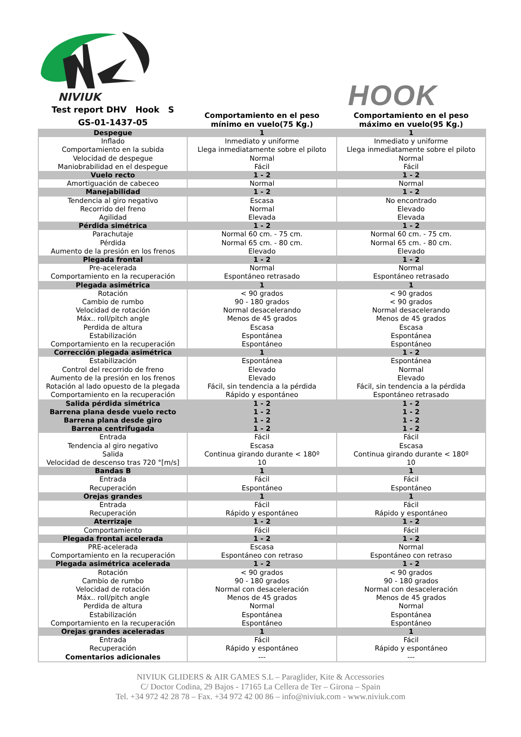NIVIUK
HOOK
| Test report DHV Hook S GS-01-1437-05 | Comportamiento en el peso mínimo en vuelo(75 Kg.) | Comportamiento en el peso máximo en vuelo(95 Kg.) |
| --- | --- | --- |
| Despegue | 1 | 1 |
| Inflado Comportamiento en la subida Velocidad de despegue Maniobrabilidad en el despegue | Inmediato y uniforme Llega inmediatamente sobre el piloto Normal Fácil | Inmediato y uniforme Llega inmediatamente sobre el piloto Normal Fácil |
| Vuelo recto | 1 - 2 | 1 - 2 |
| Amortiguación de cabeceo | Normal | Normal |
| Manejabilidad | 1 - 2 | 1 - 2 |
| Tendencia al giro negativo Recorrido del freno Agilidad | Escasa Normal Elevada | No encontrado Elevado Elevada |
| Pérdida simétrica | 1 - 2 | 1 - 2 |
| Parachutaje Pérdida Aumento de la presión en los frenos | Normal 60 cm. - 75 cm. Normal 65 cm. - 80 cm. Elevado | Normal 60 cm. - 75 cm. Normal 65 cm. - 80 cm. Elevado |
| Plegada frontal | 1 - 2 | 1 - 2 |
| Pre-acelerada Comportamiento en la recuperación | Normal Espontáneo retrasado | Normal Espontáneo retrasado |
| Plegada asimétrica | 1 | 1 |
| Rotación Cambio de rumbo Velocidad de rotación Máx.. roll/pitch angle Perdida de altura Estabilización Comportamiento en la recuperación | < 90 grados 90 - 180 grados Normal desacelerando Menos de 45 grados Escasa Espontánea Espontáneo | < 90 grados < 90 grados Normal desacelerando Menos de 45 grados Escasa Espontánea Espontáneo |
| Corrección plegada asimétrica | 1 | 1 - 2 |
| Estabilización Control del recorrido de freno Aumento de la presión en los frenos Rotación al lado opuesto de la plegada Comportamiento en la recuperación | Espontánea Elevado Elevado Fácil, sin tendencia a la pérdida Rápido y espontáneo | Espontánea Normal Elevado Fácil, sin tendencia a la pérdida Espontáneo retrasado |
| Salida pérdida simétrica | 1 - 2 | 1 - 2 |
| Barrena plana desde vuelo recto | 1 - 2 | 1 - 2 |
| Barrena plana desde giro | 1 - 2 | 1 - 2 |
| Barrena centrifugada | 1 - 2 | 1 - 2 |
| Entrada Tendencia al giro negativo Salida Velocidad de descenso tras 720 °[m/s] | Fácil Escasa Continua girando durante < 180º 10 | Fácil Escasa Continua girando durante < 180º 10 |
| Bandas B | 1 | 1 |
| Entrada Recuperación | Fácil Espontáneo | Fácil Espontáneo |
| Orejas grandes | 1 | 1 |
| Entrada Recuperación | Fácil Rápido y espontáneo | Fácil Rápido y espontáneo |
| Aterrizaje | 1 - 2 | 1 - 2 |
| Comportamiento | Fácil | Fácil |
| Plegada frontal acelerada | 1 - 2 | 1 - 2 |
| PRE-acelerada Comportamiento en la recuperación | Escasa Espontáneo con retraso | Normal Espontáneo con retraso |
| Plegada asimétrica acelerada | 1 - 2 | 1 - 2 |
| Rotación Cambio de rumbo Velocidad de rotación Máx.. roll/pitch angle Perdida de altura Estabilización Comportamiento en la recuperación | < 90 grados 90 - 180 grados Normal con desaceleración Menos de 45 grados Normal Espontánea Espontáneo | < 90 grados 90 - 180 grados Normal con desaceleración Menos de 45 grados Normal Espontánea Espontáneo |
| Orejas grandes aceleradas | 1 | 1 |
| Entrada Recuperación Comentarios adicionales | Fácil Rápido y espontáneo --- | Fácil Rápido y espontáneo --- |
NIVIUK GLIDERS & AIR GAMES S.L – Paraglider, Kite & Accessories
C/ Doctor Codina, 29 Bajos - 17165 La Cellera de Ter – Girona – Spain
Tel. +34 972 42 28 78 – Fax. +34 972 42 00 86 – info@niviuk.com - www.niviuk.com